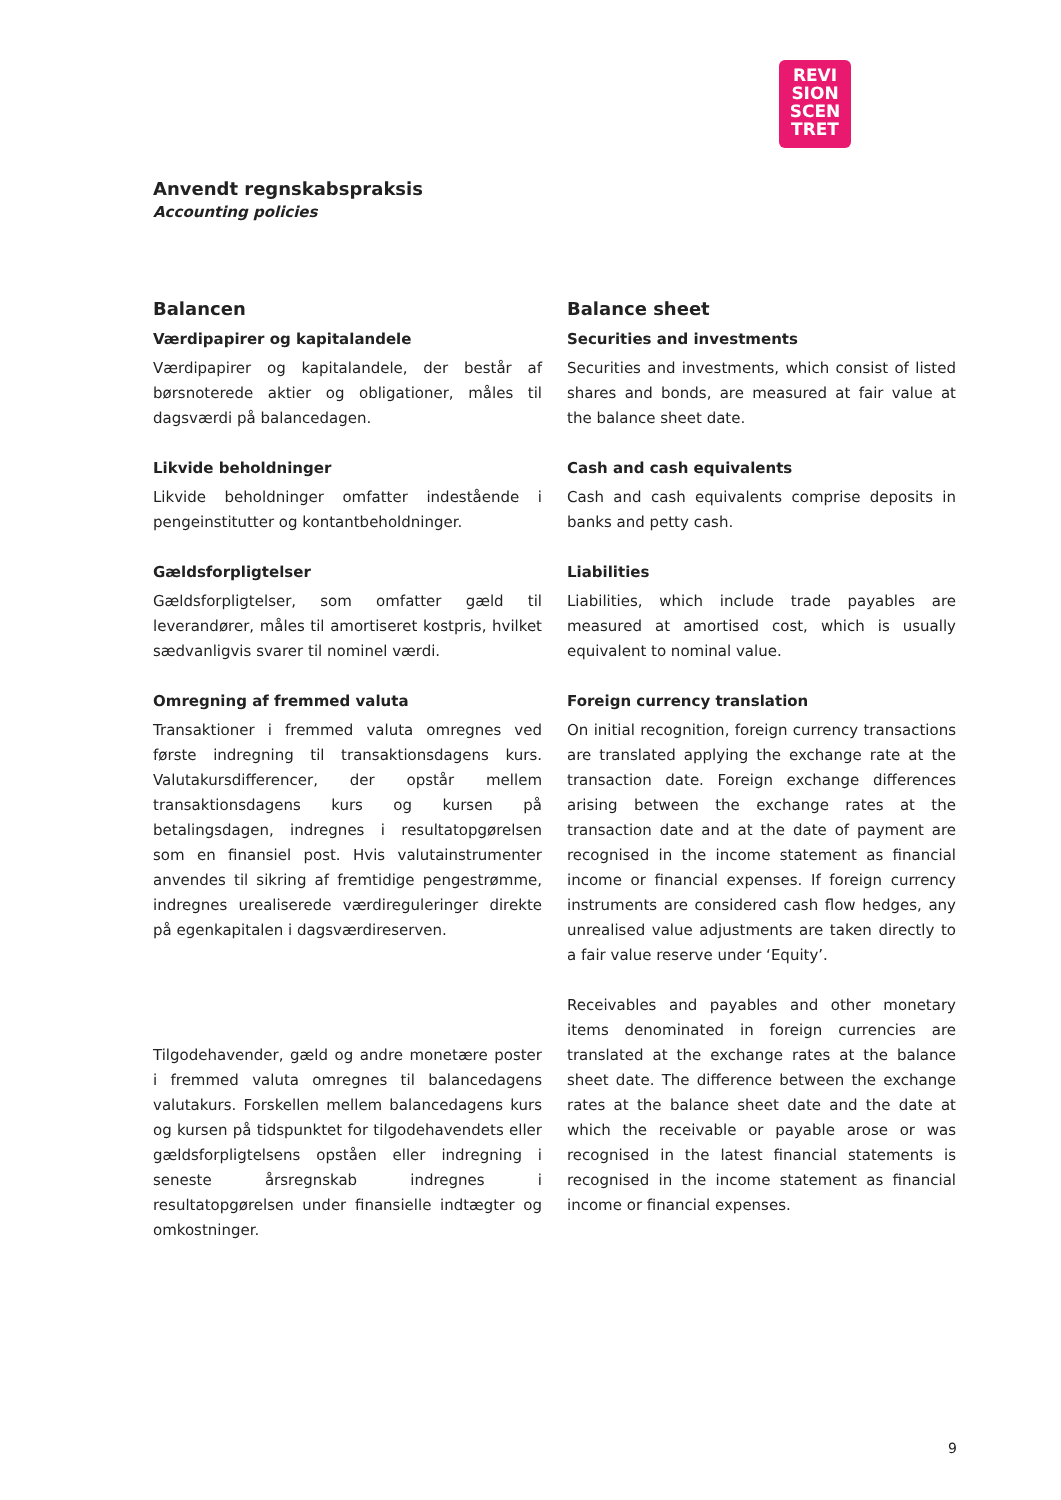REVI
SION
SCEN
TRET
Anvendt regnskabspraksis
Accounting policies
Balancen
Værdipapirer og kapitalandele
Værdipapirer og kapitalandele, der består af børsnoterede aktier og obligationer, måles til dagsværdi på balancedagen.
Likvide beholdninger
Likvide beholdninger omfatter indestående i pengeinstitutter og kontantbeholdninger.
Gældsforpligtelser
Gældsforpligtelser, som omfatter gæld til leverandører, måles til amortiseret kostpris, hvilket sædvanligvis svarer til nominel værdi.
Omregning af fremmed valuta
Transaktioner i fremmed valuta omregnes ved første indregning til transaktionsdagens kurs. Valutakursdifferencer, der opstår mellem transaktionsdagens kurs og kursen på betalingsdagen, indregnes i resultatopgørelsen som en finansiel post. Hvis valutainstrumenter anvendes til sikring af fremtidige pengestrømme, indregnes urealiserede værdireguleringer direkte på egenkapitalen i dagsværdireserven.
Tilgodehavender, gæld og andre monetære poster i fremmed valuta omregnes til balancedagens valutakurs. Forskellen mellem balancedagens kurs og kursen på tidspunktet for tilgodehavendets eller gældsforpligtelsens opståen eller indregning i seneste årsregnskab indregnes i resultatopgørelsen under finansielle indtægter og omkostninger.
Balance sheet
Securities and investments
Securities and investments, which consist of listed shares and bonds, are measured at fair value at the balance sheet date.
Cash and cash equivalents
Cash and cash equivalents comprise deposits in banks and petty cash.
Liabilities
Liabilities, which include trade payables are measured at amortised cost, which is usually equivalent to nominal value.
Foreign currency translation
On initial recognition, foreign currency transactions are translated applying the exchange rate at the transaction date. Foreign exchange differences arising between the exchange rates at the transaction date and at the date of payment are recognised in the income statement as financial income or financial expenses. If foreign currency instruments are considered cash flow hedges, any unrealised value adjustments are taken directly to a fair value reserve under ‘Equity’.
Receivables and payables and other monetary items denominated in foreign currencies are translated at the exchange rates at the balance sheet date. The difference between the exchange rates at the balance sheet date and the date at which the receivable or payable arose or was recognised in the latest financial statements is recognised in the income statement as financial income or financial expenses.
9